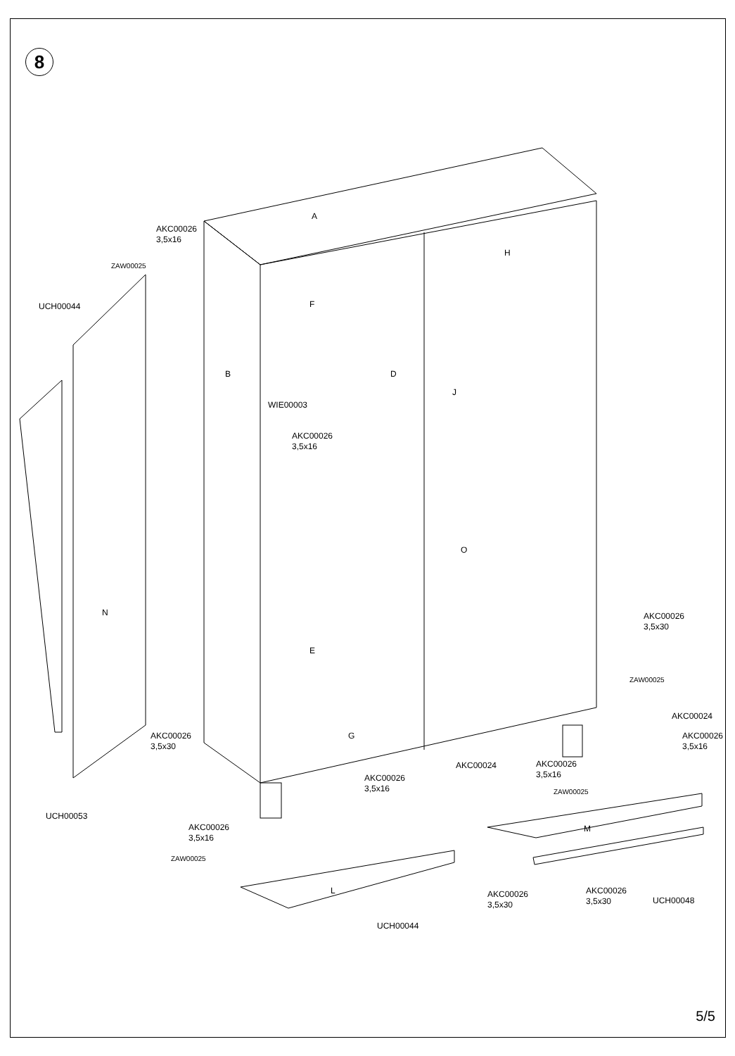8
A
B D
E
F
G
H
J
L
M
N
O
AKC00026
3,5x16
ZAW00025
UCH00044
WIE00003
AKC00026
3,5x16
AKC00026
3,5x30
UCH00053
AKC00026
3,5x30
ZAW00025
AKC00024
AKC00026
3,5x16
AKC00024
AKC00026
3,5x16
AKC00026
3,5x16
ZAW00025
AKC00026
3,5x16
ZAW00025
AKC00026
3,5x30
AKC00026
3,5x30
UCH00048
UCH00044
5/5